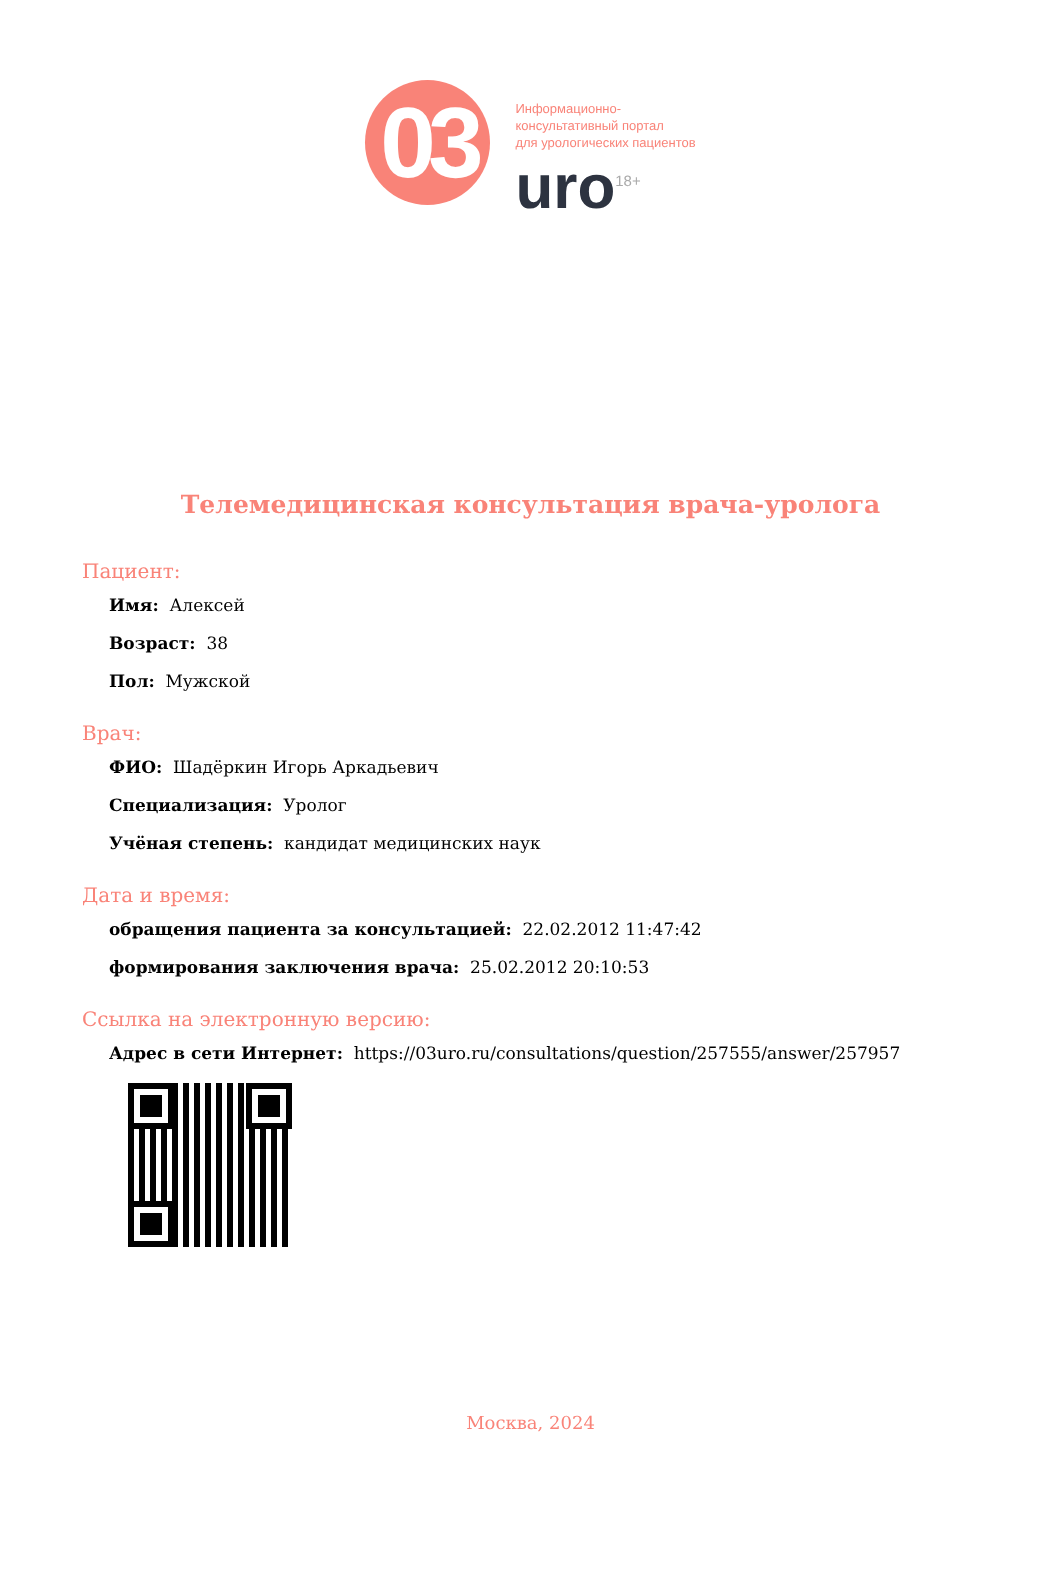03
Информационно-
консультативный портал
для урологических пациентов
uro<sup>18+</sup>
Телемедицинская консультация врача-уролога
Пациент:
Имя: Алексей
Возраст: 38
Пол: Мужской
Врач:
ФИО: Шадёркин Игорь Аркадьевич
Специализация: Уролог
Учёная степень: кандидат медицинских наук
Дата и время:
обращения пациента за консультацией: 22.02.2012 11:47:42
формирования заключения врача: 25.02.2012 20:10:53
Ссылка на электронную версию:
Адрес в сети Интернет: https://03uro.ru/consultations/question/257555/answer/257957
Москва, 2024